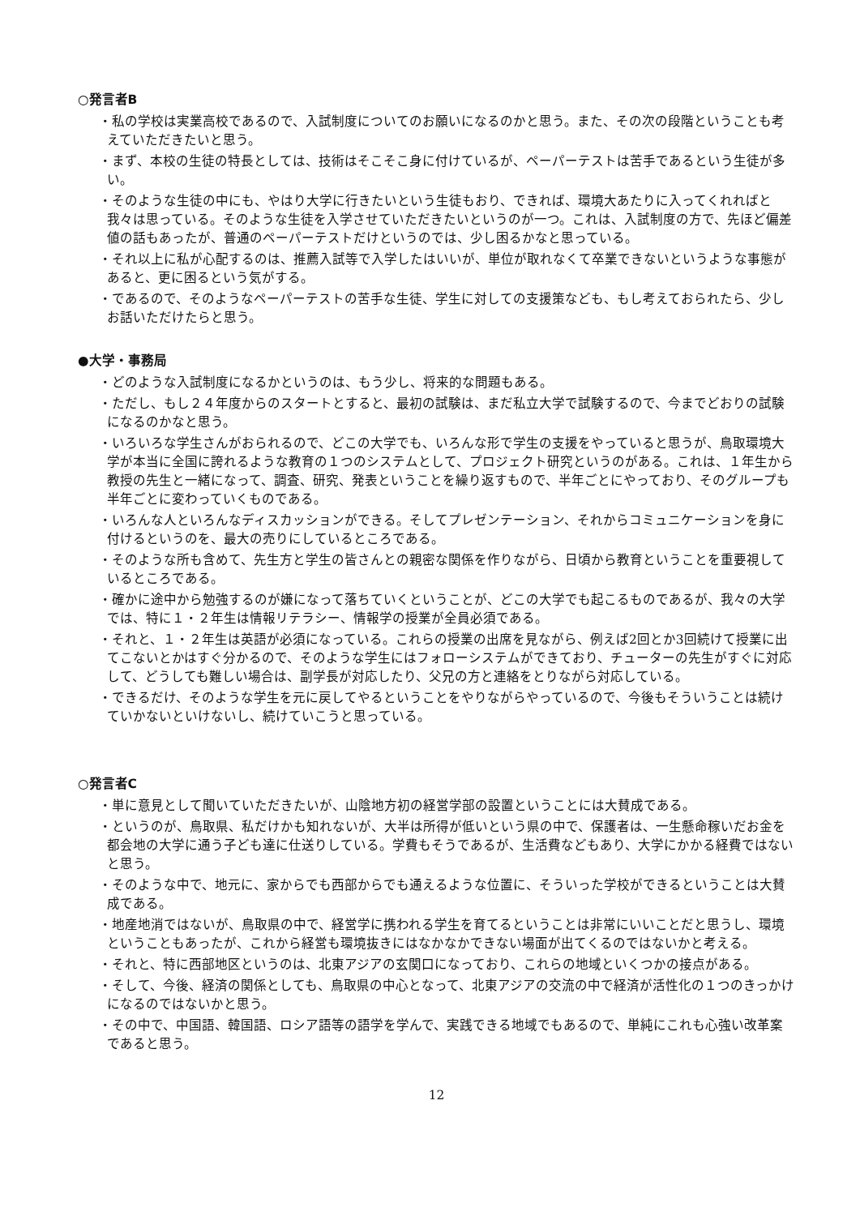○発言者B
・私の学校は実業高校であるので、入試制度についてのお願いになるのかと思う。また、その次の段階ということも考えていただきたいと思う。
・まず、本校の生徒の特長としては、技術はそこそこ身に付けているが、ペーパーテストは苦手であるという生徒が多い。
・そのような生徒の中にも、やはり大学に行きたいという生徒もおり、できれば、環境大あたりに入ってくれればと我々は思っている。そのような生徒を入学させていただきたいというのが一つ。これは、入試制度の方で、先ほど偏差値の話もあったが、普通のペーパーテストだけというのでは、少し困るかなと思っている。
・それ以上に私が心配するのは、推薦入試等で入学したはいいが、単位が取れなくて卒業できないというような事態があると、更に困るという気がする。
・であるので、そのようなペーパーテストの苦手な生徒、学生に対しての支援策なども、もし考えておられたら、少しお話いただけたらと思う。
●大学・事務局
・どのような入試制度になるかというのは、もう少し、将来的な問題もある。
・ただし、もし２４年度からのスタートとすると、最初の試験は、まだ私立大学で試験するので、今までどおりの試験になるのかなと思う。
・いろいろな学生さんがおられるので、どこの大学でも、いろんな形で学生の支援をやっていると思うが、鳥取環境大学が本当に全国に誇れるような教育の１つのシステムとして、プロジェクト研究というのがある。これは、１年生から教授の先生と一緒になって、調査、研究、発表ということを繰り返すもので、半年ごとにやっており、そのグループも半年ごとに変わっていくものである。
・いろんな人といろんなディスカッションができる。そしてプレゼンテーション、それからコミュニケーションを身に付けるというのを、最大の売りにしているところである。
・そのような所も含めて、先生方と学生の皆さんとの親密な関係を作りながら、日頃から教育ということを重要視しているところである。
・確かに途中から勉強するのが嫌になって落ちていくということが、どこの大学でも起こるものであるが、我々の大学では、特に１・２年生は情報リテラシー、情報学の授業が全員必須である。
・それと、１・２年生は英語が必須になっている。これらの授業の出席を見ながら、例えば2回とか3回続けて授業に出てこないとかはすぐ分かるので、そのような学生にはフォローシステムができており、チューターの先生がすぐに対応して、どうしても難しい場合は、副学長が対応したり、父兄の方と連絡をとりながら対応している。
・できるだけ、そのような学生を元に戻してやるということをやりながらやっているので、今後もそういうことは続けていかないといけないし、続けていこうと思っている。
○発言者C
・単に意見として聞いていただきたいが、山陰地方初の経営学部の設置ということには大賛成である。
・というのが、鳥取県、私だけかも知れないが、大半は所得が低いという県の中で、保護者は、一生懸命稼いだお金を都会地の大学に通う子ども達に仕送りしている。学費もそうであるが、生活費などもあり、大学にかかる経費ではないと思う。
・そのような中で、地元に、家からでも西部からでも通えるような位置に、そういった学校ができるということは大賛成である。
・地産地消ではないが、鳥取県の中で、経営学に携われる学生を育てるということは非常にいいことだと思うし、環境ということもあったが、これから経営も環境抜きにはなかなかできない場面が出てくるのではないかと考える。
・それと、特に西部地区というのは、北東アジアの玄関口になっており、これらの地域といくつかの接点がある。
・そして、今後、経済の関係としても、鳥取県の中心となって、北東アジアの交流の中で経済が活性化の１つのきっかけになるのではないかと思う。
・その中で、中国語、韓国語、ロシア語等の語学を学んで、実践できる地域でもあるので、単純にこれも心強い改革案であると思う。
12